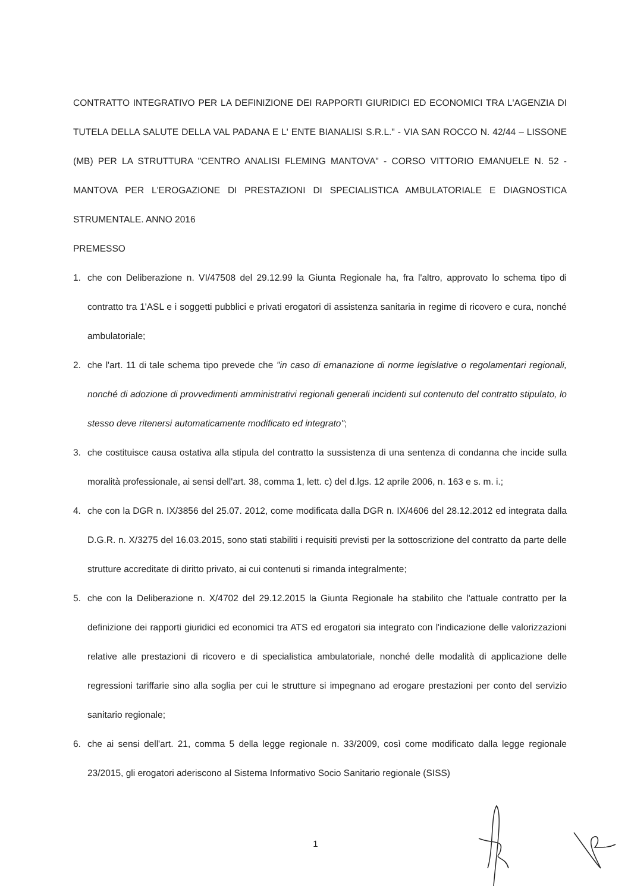CONTRATTO INTEGRATIVO PER LA DEFINIZIONE DEI RAPPORTI GIURIDICI ED ECONOMICI TRA L'AGENZIA DI TUTELA DELLA SALUTE DELLA VAL PADANA E L' ENTE BIANALISI S.R.L." - VIA SAN ROCCO N. 42/44 – LISSONE (MB) PER LA STRUTTURA "CENTRO ANALISI FLEMING MANTOVA" - CORSO VITTORIO EMANUELE N. 52 - MANTOVA PER L'EROGAZIONE DI PRESTAZIONI DI SPECIALISTICA AMBULATORIALE E DIAGNOSTICA STRUMENTALE. ANNO 2016
PREMESSO
1. che con Deliberazione n. VI/47508 del 29.12.99 la Giunta Regionale ha, fra l'altro, approvato lo schema tipo di contratto tra 1'ASL e i soggetti pubblici e privati erogatori di assistenza sanitaria in regime di ricovero e cura, nonché ambulatoriale;
2. che l'art. 11 di tale schema tipo prevede che "in caso di emanazione di norme legislative o regolamentari regionali, nonché di adozione di provvedimenti amministrativi regionali generali incidenti sul contenuto del contratto stipulato, lo stesso deve ritenersi automaticamente modificato ed integrato";
3. che costituisce causa ostativa alla stipula del contratto la sussistenza di una sentenza di condanna che incide sulla moralità professionale, ai sensi dell'art. 38, comma 1, lett. c) del d.lgs. 12 aprile 2006, n. 163 e s. m. i.;
4. che con la DGR n. IX/3856 del 25.07. 2012, come modificata dalla DGR n. IX/4606 del 28.12.2012 ed integrata dalla D.G.R. n. X/3275 del 16.03.2015, sono stati stabiliti i requisiti previsti per la sottoscrizione del contratto da parte delle strutture accreditate di diritto privato, ai cui contenuti si rimanda integralmente;
5. che con la Deliberazione n. X/4702 del 29.12.2015 la Giunta Regionale ha stabilito che l'attuale contratto per la definizione dei rapporti giuridici ed economici tra ATS ed erogatori sia integrato con l'indicazione delle valorizzazioni relative alle prestazioni di ricovero e di specialistica ambulatoriale, nonché delle modalità di applicazione delle regressioni tariffarie sino alla soglia per cui le strutture si impegnano ad erogare prestazioni per conto del servizio sanitario regionale;
6. che ai sensi dell'art. 21, comma 5 della legge regionale n. 33/2009, così come modificato dalla legge regionale 23/2015, gli erogatori aderiscono al Sistema Informativo Socio Sanitario regionale (SISS)
1